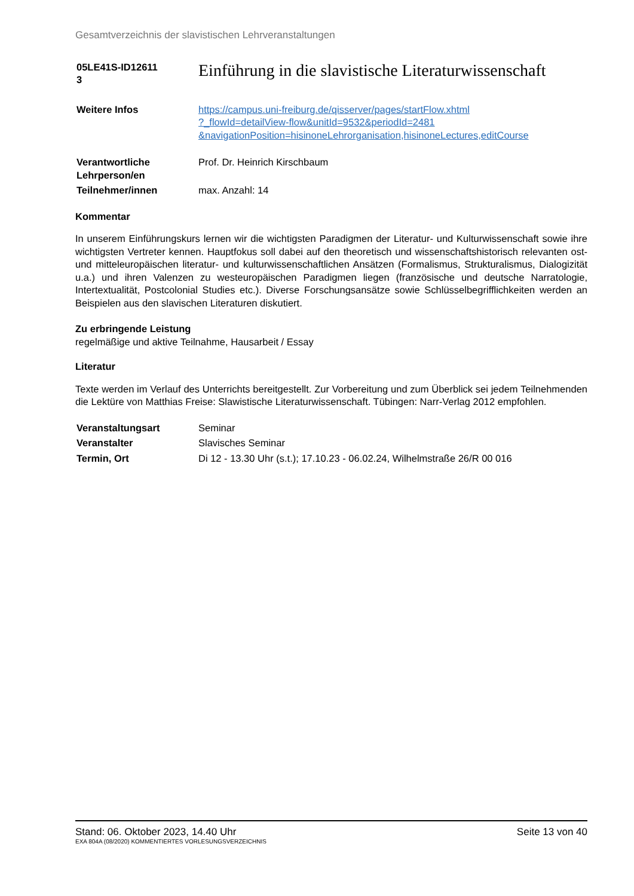Gesamtverzeichnis der slavistischen Lehrveranstaltungen
| 05LE41S-ID12611 3 | Einführung in die slavistische Literaturwissenschaft |
| Weitere Infos | https://campus.uni-freiburg.de/qisserver/pages/startFlow.xhtml ?_flowId=detailView-flow&unitId=9532&periodId=2481 &navigationPosition=hisinoneLehrorganisation,hisinoneLectures,editCourse |
| Verantwortliche Lehrperson/en | Prof. Dr. Heinrich Kirschbaum |
| Teilnehmer/innen | max. Anzahl: 14 |
Kommentar
In unserem Einführungskurs lernen wir die wichtigsten Paradigmen der Literatur- und Kulturwissenschaft sowie ihre wichtigsten Vertreter kennen. Hauptfokus soll dabei auf den theoretisch und wissenschaftshistorisch relevanten ost- und mitteleuropäischen literatur- und kulturwissenschaftlichen Ansätzen (Formalismus, Strukturalismus, Dialogizität u.a.) und ihren Valenzen zu westeuropäischen Paradigmen liegen (französische und deutsche Narratologie, Intertextualität, Postcolonial Studies etc.). Diverse Forschungsansätze sowie Schlüsselbegrifflichkeiten werden an Beispielen aus den slavischen Literaturen diskutiert.
Zu erbringende Leistung
regelmäßige und aktive Teilnahme, Hausarbeit / Essay
Literatur
Texte werden im Verlauf des Unterrichts bereitgestellt. Zur Vorbereitung und zum Überblick sei jedem Teilnehmenden die Lektüre von Matthias Freise: Slawistische Literaturwissenschaft. Tübingen: Narr-Verlag 2012 empfohlen.
| Veranstaltungsart | Seminar |
| Veranstalter | Slavisches Seminar |
| Termin, Ort | Di 12 - 13.30 Uhr (s.t.); 17.10.23 - 06.02.24, Wilhelmstraße 26/R 00 016 |
Stand: 06. Oktober 2023, 14.40 Uhr Seite 13 von 40
EXA 804A (08/2020) KOMMENTIERTES VORLESUNGSVERZEICHNIS